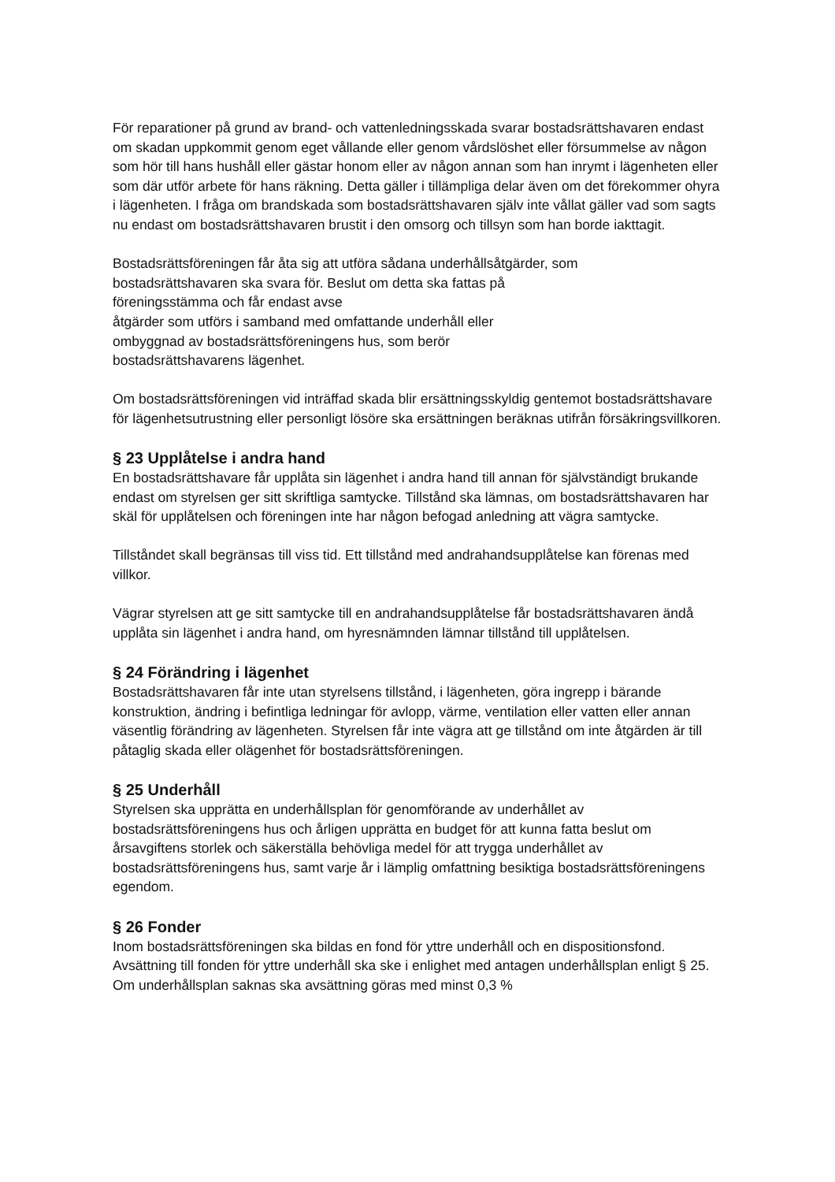För reparationer på grund av brand- och vattenledningsskada svarar bostadsrättshavaren endast om skadan uppkommit genom eget vållande eller genom vårdslöshet eller försummelse av någon som hör till hans hushåll eller gästar honom eller av någon annan som han inrymt i lägenheten eller som där utför arbete för hans räkning. Detta gäller i tillämpliga delar även om det förekommer ohyra i lägenheten. I fråga om brandskada som bostadsrättshavaren själv inte vållat gäller vad som sagts nu endast om bostadsrättshavaren brustit i den omsorg och tillsyn som han borde iakttagit.
Bostadsrättsföreningen får åta sig att utföra sådana underhållsåtgärder, som
bostadsrättshavaren ska svara för. Beslut om detta ska fattas på
föreningsstämma och får endast avse
åtgärder som utförs i samband med omfattande underhåll eller
ombyggnad av bostadsrättsföreningens hus, som berör
bostadsrättshavarens lägenhet.
Om bostadsrättsföreningen vid inträffad skada blir ersättningsskyldig gentemot bostadsrättshavare för lägenhetsutrustning eller personligt lösöre ska ersättningen beräknas utifrån försäkringsvillkoren.
§ 23 Upplåtelse i andra hand
En bostadsrättshavare får upplåta sin lägenhet i andra hand till annan för självständigt brukande endast om styrelsen ger sitt skriftliga samtycke. Tillstånd ska lämnas, om bostadsrättshavaren har skäl för upplåtelsen och föreningen inte har någon befogad anledning att vägra samtycke.
Tillståndet skall begränsas till viss tid. Ett tillstånd med andrahandsupplåtelse kan förenas med villkor.
Vägrar styrelsen att ge sitt samtycke till en andrahandsupplåtelse får bostadsrättshavaren ändå upplåta sin lägenhet i andra hand, om hyresnämnden lämnar tillstånd till upplåtelsen.
§ 24 Förändring i lägenhet
Bostadsrättshavaren får inte utan styrelsens tillstånd, i lägenheten, göra ingrepp i bärande konstruktion, ändring i befintliga ledningar för avlopp, värme, ventilation eller vatten eller annan väsentlig förändring av lägenheten. Styrelsen får inte vägra att ge tillstånd om inte åtgärden är till påtaglig skada eller olägenhet för bostadsrättsföreningen.
§ 25 Underhåll
Styrelsen ska upprätta en underhållsplan för genomförande av underhållet av bostadsrättsföreningens hus och årligen upprätta en budget för att kunna fatta beslut om årsavgiftens storlek och säkerställa behövliga medel för att trygga underhållet av bostadsrättsföreningens hus, samt varje år i lämplig omfattning besiktiga bostadsrättsföreningens egendom.
§ 26 Fonder
Inom bostadsrättsföreningen ska bildas en fond för yttre underhåll och en dispositionsfond. Avsättning till fonden för yttre underhåll ska ske i enlighet med antagen underhållsplan enligt § 25. Om underhållsplan saknas ska avsättning göras med minst 0,3 %